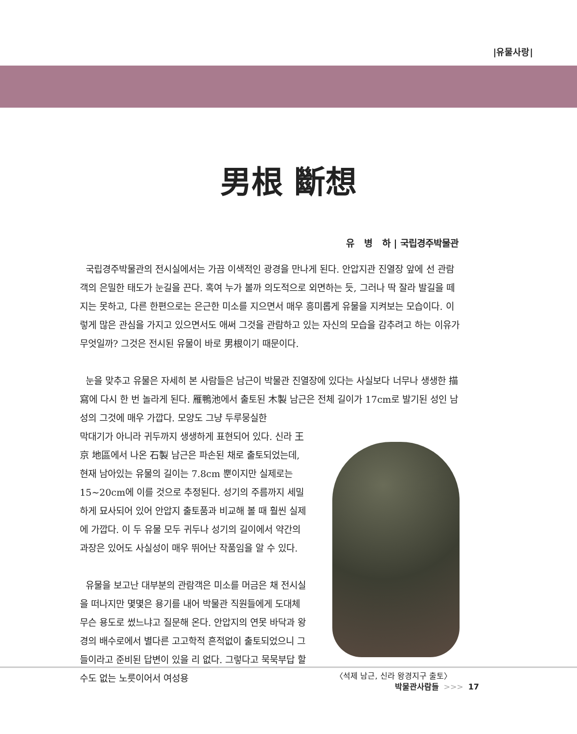|유물사랑|
男根 斷想
유 병 하 | 국립경주박물관
국립경주박물관의 전시실에서는 가끔 이색적인 광경을 만나게 된다. 안압지관 진열장 앞에 선 관람객의 은밀한 태도가 눈길을 끈다. 혹여 누가 볼까 의도적으로 외면하는 듯, 그러나 딱 잘라 발길을 떼지는 못하고, 다른 한편으로는 은근한 미소를 지으면서 매우 흥미롭게 유물을 지켜보는 모습이다. 이렇게 많은 관심을 가지고 있으면서도 애써 그것을 관람하고 있는 자신의 모습을 감추려고 하는 이유가 무엇일까? 그것은 전시된 유물이 바로 男根이기 때문이다.
눈을 맞추고 유물은 자세히 본 사람들은 남근이 박물관 진열장에 있다는 사실보다 너무나 생생한 描寫에 다시 한 번 놀라게 된다. 雁鴨池에서 출토된 木製 남근은 전체 길이가 17cm로 발기된 성인 남성의 그것에 매우 가깝다. 모양도 그냥 두루뭉실한
막대기가 아니라 귀두까지 생생하게 표현되어 있다. 신라 王京 地區에서 나온 石製 남근은 파손된 채로 출토되었는데, 현재 남아있는 유물의 길이는 7.8cm 뿐이지만 실제로는 15~20cm에 이를 것으로 추정된다. 성기의 주름까지 세밀하게 묘사되어 있어 안압지 출토품과 비교해 볼 때 훨씬 실제에 가깝다. 이 두 유물 모두 귀두나 성기의 길이에서 약간의 과장은 있어도 사실성이 매우 뛰어난 작품임을 알 수 있다.
유물을 보고난 대부분의 관람객은 미소를 머금은 채 전시실을 떠나지만 몇몇은 용기를 내어 박물관 직원들에게 도대체 무슨 용도로 썼느냐고 질문해 온다. 안압지의 연못 바닥과 왕경의 배수로에서 별다른 고고학적 흔적없이 출토되었으니 그들이라고 준비된 답변이 있을 리 없다. 그렇다고 묵묵부답 할 수도 없는 노릇이어서 여성용
〈석제 남근, 신라 왕경지구 출토〉
박물관사람들 >>> 17